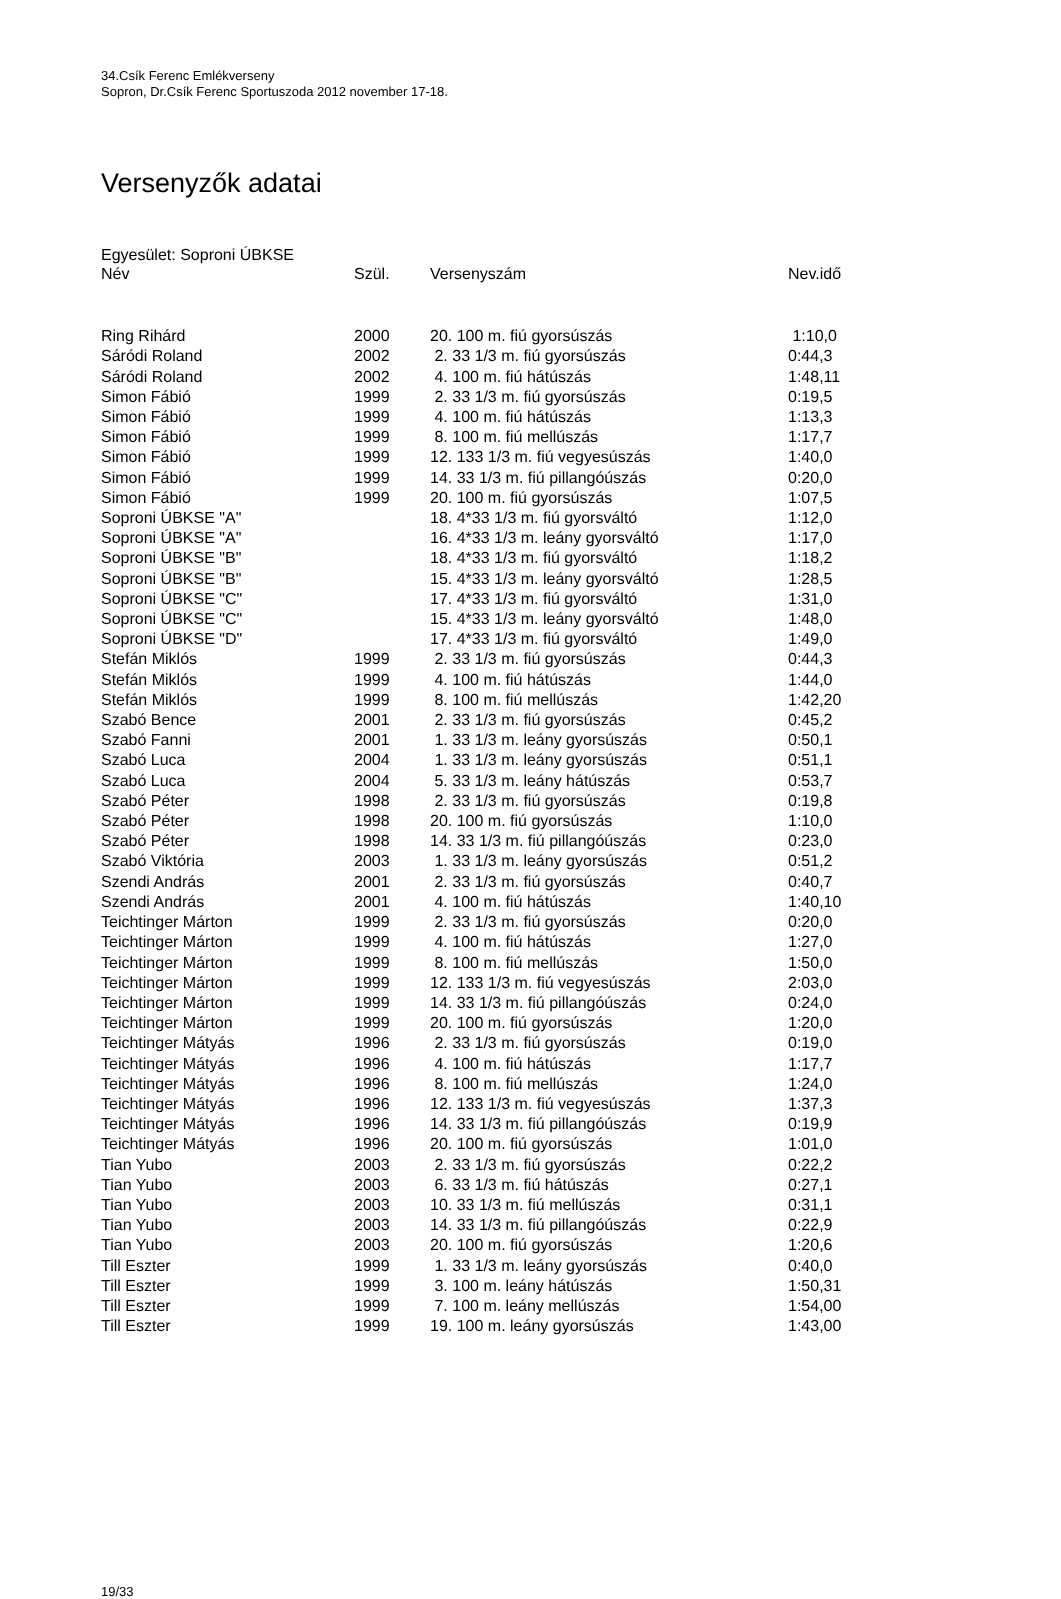34.Csík Ferenc Emlékverseny
Sopron, Dr.Csík Ferenc Sportuszoda 2012 november 17-18.
Versenyzők adatai
Egyesület: Soproni ÚBKSE
| Név | Szül. | Versenyszám | Nev.idő |
| --- | --- | --- | --- |
| Ring Rihárd | 2000 | 20. 100 m. fiú gyorsúszás | 1:10,0 |
| Sáródi Roland | 2002 | 2. 33 1/3 m. fiú gyorsúszás | 0:44,3 |
| Sáródi Roland | 2002 | 4. 100 m. fiú hátúszás | 1:48,11 |
| Simon Fábió | 1999 | 2. 33 1/3 m. fiú gyorsúszás | 0:19,5 |
| Simon Fábió | 1999 | 4. 100 m. fiú hátúszás | 1:13,3 |
| Simon Fábió | 1999 | 8. 100 m. fiú mellúszás | 1:17,7 |
| Simon Fábió | 1999 | 12. 133 1/3 m. fiú vegyesúszás | 1:40,0 |
| Simon Fábió | 1999 | 14. 33 1/3 m. fiú pillangóúszás | 0:20,0 |
| Simon Fábió | 1999 | 20. 100 m. fiú gyorsúszás | 1:07,5 |
| Soproni ÚBKSE "A" | | 18. 4*33 1/3 m. fiú gyorsváltó | 1:12,0 |
| Soproni ÚBKSE "A" | | 16. 4*33 1/3 m. leány gyorsváltó | 1:17,0 |
| Soproni ÚBKSE "B" | | 18. 4*33 1/3 m. fiú gyorsváltó | 1:18,2 |
| Soproni ÚBKSE "B" | | 15. 4*33 1/3 m. leány gyorsváltó | 1:28,5 |
| Soproni ÚBKSE "C" | | 17. 4*33 1/3 m. fiú gyorsváltó | 1:31,0 |
| Soproni ÚBKSE "C" | | 15. 4*33 1/3 m. leány gyorsváltó | 1:48,0 |
| Soproni ÚBKSE "D" | | 17. 4*33 1/3 m. fiú gyorsváltó | 1:49,0 |
| Stefán Miklós | 1999 | 2. 33 1/3 m. fiú gyorsúszás | 0:44,3 |
| Stefán Miklós | 1999 | 4. 100 m. fiú hátúszás | 1:44,0 |
| Stefán Miklós | 1999 | 8. 100 m. fiú mellúszás | 1:42,20 |
| Szabó Bence | 2001 | 2. 33 1/3 m. fiú gyorsúszás | 0:45,2 |
| Szabó Fanni | 2001 | 1. 33 1/3 m. leány gyorsúszás | 0:50,1 |
| Szabó Luca | 2004 | 1. 33 1/3 m. leány gyorsúszás | 0:51,1 |
| Szabó Luca | 2004 | 5. 33 1/3 m. leány hátúszás | 0:53,7 |
| Szabó Péter | 1998 | 2. 33 1/3 m. fiú gyorsúszás | 0:19,8 |
| Szabó Péter | 1998 | 20. 100 m. fiú gyorsúszás | 1:10,0 |
| Szabó Péter | 1998 | 14. 33 1/3 m. fiú pillangóúszás | 0:23,0 |
| Szabó Viktória | 2003 | 1. 33 1/3 m. leány gyorsúszás | 0:51,2 |
| Szendi András | 2001 | 2. 33 1/3 m. fiú gyorsúszás | 0:40,7 |
| Szendi András | 2001 | 4. 100 m. fiú hátúszás | 1:40,10 |
| Teichtinger Márton | 1999 | 2. 33 1/3 m. fiú gyorsúszás | 0:20,0 |
| Teichtinger Márton | 1999 | 4. 100 m. fiú hátúszás | 1:27,0 |
| Teichtinger Márton | 1999 | 8. 100 m. fiú mellúszás | 1:50,0 |
| Teichtinger Márton | 1999 | 12. 133 1/3 m. fiú vegyesúszás | 2:03,0 |
| Teichtinger Márton | 1999 | 14. 33 1/3 m. fiú pillangóúszás | 0:24,0 |
| Teichtinger Márton | 1999 | 20. 100 m. fiú gyorsúszás | 1:20,0 |
| Teichtinger Mátyás | 1996 | 2. 33 1/3 m. fiú gyorsúszás | 0:19,0 |
| Teichtinger Mátyás | 1996 | 4. 100 m. fiú hátúszás | 1:17,7 |
| Teichtinger Mátyás | 1996 | 8. 100 m. fiú mellúszás | 1:24,0 |
| Teichtinger Mátyás | 1996 | 12. 133 1/3 m. fiú vegyesúszás | 1:37,3 |
| Teichtinger Mátyás | 1996 | 14. 33 1/3 m. fiú pillangóúszás | 0:19,9 |
| Teichtinger Mátyás | 1996 | 20. 100 m. fiú gyorsúszás | 1:01,0 |
| Tian Yubo | 2003 | 2. 33 1/3 m. fiú gyorsúszás | 0:22,2 |
| Tian Yubo | 2003 | 6. 33 1/3 m. fiú hátúszás | 0:27,1 |
| Tian Yubo | 2003 | 10. 33 1/3 m. fiú mellúszás | 0:31,1 |
| Tian Yubo | 2003 | 14. 33 1/3 m. fiú pillangóúszás | 0:22,9 |
| Tian Yubo | 2003 | 20. 100 m. fiú gyorsúszás | 1:20,6 |
| Till Eszter | 1999 | 1. 33 1/3 m. leány gyorsúszás | 0:40,0 |
| Till Eszter | 1999 | 3. 100 m. leány hátúszás | 1:50,31 |
| Till Eszter | 1999 | 7. 100 m. leány mellúszás | 1:54,00 |
| Till Eszter | 1999 | 19. 100 m. leány gyorsúszás | 1:43,00 |
19/33